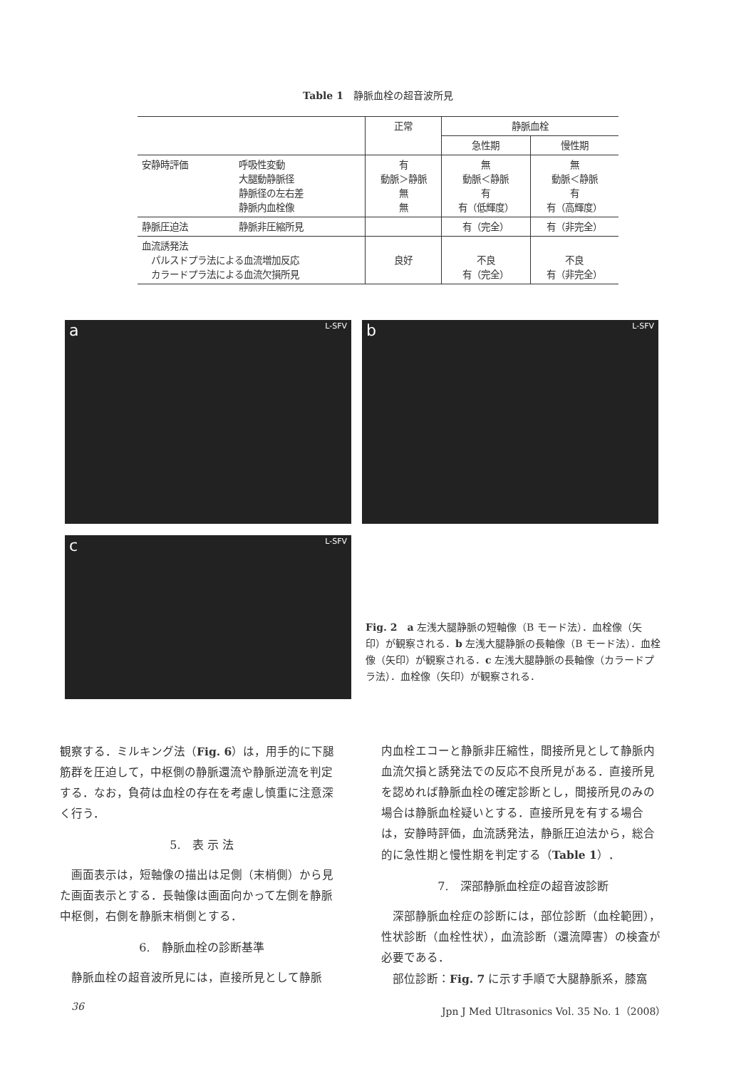Table 1　静脈血栓の超音波所見
| | | 正常 | 静脈血栓 | |
| | | | 急性期 | 慢性期 |
| 安静時評価 | 呼吸性変動 大腿動静脈径 静脈径の左右差 静脈内血栓像 | 有 動脈＞静脈 無 無 | 無 動脈＜静脈 有 有（低輝度） | 無 動脈＜静脈 有 有（高輝度） |
| 静脈圧迫法 | 静脈非圧縮所見 | | 有（完全） | 有（非完全） |
| 血流誘発法 パルスドプラ法による血流増加反応 カラードプラ法による血流欠損所見 | | 良好 | 不良 有（完全） | 不良 有（非完全） |
a L-SFV b L-SFV
c L-SFV
Fig. 2　a 左浅大腿静脈の短軸像（B モード法）．血栓像（矢印）が観察される．b 左浅大腿静脈の長軸像（B モード法）．血栓像（矢印）が観察される．c 左浅大腿静脈の長軸像（カラードプラ法）．血栓像（矢印）が観察される．
観察する．ミルキング法（Fig. 6）は，用手的に下腿筋群を圧迫して，中枢側の静脈還流や静脈逆流を判定する．なお，負荷は血栓の存在を考慮し慎重に注意深く行う．
5.　表 示 法
　画面表示は，短軸像の描出は足側（末梢側）から見た画面表示とする．長軸像は画面向かって左側を静脈中枢側，右側を静脈末梢側とする．
6.　静脈血栓の診断基準
　静脈血栓の超音波所見には，直接所見として静脈
内血栓エコーと静脈非圧縮性，間接所見として静脈内血流欠損と誘発法での反応不良所見がある．直接所見を認めれば静脈血栓の確定診断とし，間接所見のみの場合は静脈血栓疑いとする．直接所見を有する場合は，安静時評価，血流誘発法，静脈圧迫法から，総合的に急性期と慢性期を判定する（Table 1）．
7.　深部静脈血栓症の超音波診断
　深部静脈血栓症の診断には，部位診断（血栓範囲），性状診断（血栓性状），血流診断（還流障害）の検査が必要である．
　部位診断：Fig. 7 に示す手順で大腿静脈系，膝窩
36
Jpn J Med Ultrasonics Vol. 35 No. 1（2008）